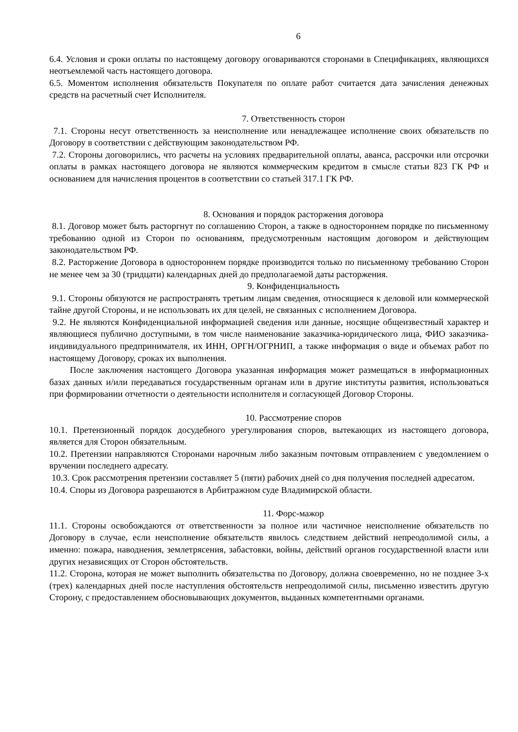6
6.4. Условия и сроки оплаты по настоящему договору оговариваются сторонами в Спецификациях, являющихся неотъемлемой часть настоящего договора.
6.5. Моментом исполнения обязательств Покупателя по оплате работ считается дата зачисления денежных средств на расчетный счет Исполнителя.
7. Ответственность сторон
7.1. Стороны несут ответственность за неисполнение или ненадлежащее исполнение своих обязательств по Договору в соответствии с действующим законодательством РФ.
7.2. Стороны договорились, что расчеты на условиях предварительной оплаты, аванса, рассрочки или отсрочки оплаты в рамках настоящего договора не являются коммерческим кредитом в смысле статьи 823 ГК РФ и основанием для начисления процентов в соответствии со статьей 317.1 ГК РФ.
8. Основания и порядок расторжения договора
8.1. Договор может быть расторгнут по соглашению Сторон, а также в одностороннем порядке по письменному требованию одной из Сторон по основаниям, предусмотренным настоящим договором и действующим законодательством РФ.
8.2. Расторжение Договора в одностороннем порядке производится только по письменному требованию Сторон не менее чем за 30 (тридцати) календарных дней до предполагаемой даты расторжения.
9. Конфиденциальность
9.1. Стороны обязуются не распространять третьим лицам сведения, относящиеся к деловой или коммерческой тайне другой Стороны, и не использовать их для целей, не связанных с исполнением Договора.
9.2. Не являются Конфиденциальной информацией сведения или данные, носящие общеизвестный характер и являющиеся публично доступными, в том числе наименование заказчика-юридического лица, ФИО заказчика-индивидуального предпринимателя, их ИНН, ОРГН/ОГРНИП, а также информация о виде и объемах работ по настоящему Договору, сроках их выполнения.
После заключения настоящего Договора указанная информация может размещаться в информационных базах данных и/или передаваться государственным органам или в другие институты развития, использоваться при формировании отчетности о деятельности исполнителя и согласующей Договор Стороны.
10. Рассмотрение споров
10.1. Претензионный порядок досудебного урегулирования споров, вытекающих из настоящего договора, является для Сторон обязательным.
10.2. Претензии направляются Сторонами нарочным либо заказным почтовым отправлением с уведомлением о вручении последнего адресату.
10.3. Срок рассмотрения претензии составляет 5 (пяти) рабочих дней со дня получения последней адресатом.
10.4. Споры из Договора разрешаются в Арбитражном суде Владимирской области.
11. Форс-мажор
11.1. Стороны освобождаются от ответственности за полное или частичное неисполнение обязательств по Договору в случае, если неисполнение обязательств явилось следствием действий непреодолимой силы, а именно: пожара, наводнения, землетрясения, забастовки, войны, действий органов государственной власти или других независящих от Сторон обстоятельств.
11.2. Сторона, которая не может выполнить обязательства по Договору, должна своевременно, но не позднее 3-х (трех) календарных дней после наступления обстоятельств непреодолимой силы, письменно известить другую Сторону, с предоставлением обосновывающих документов, выданных компетентными органами.